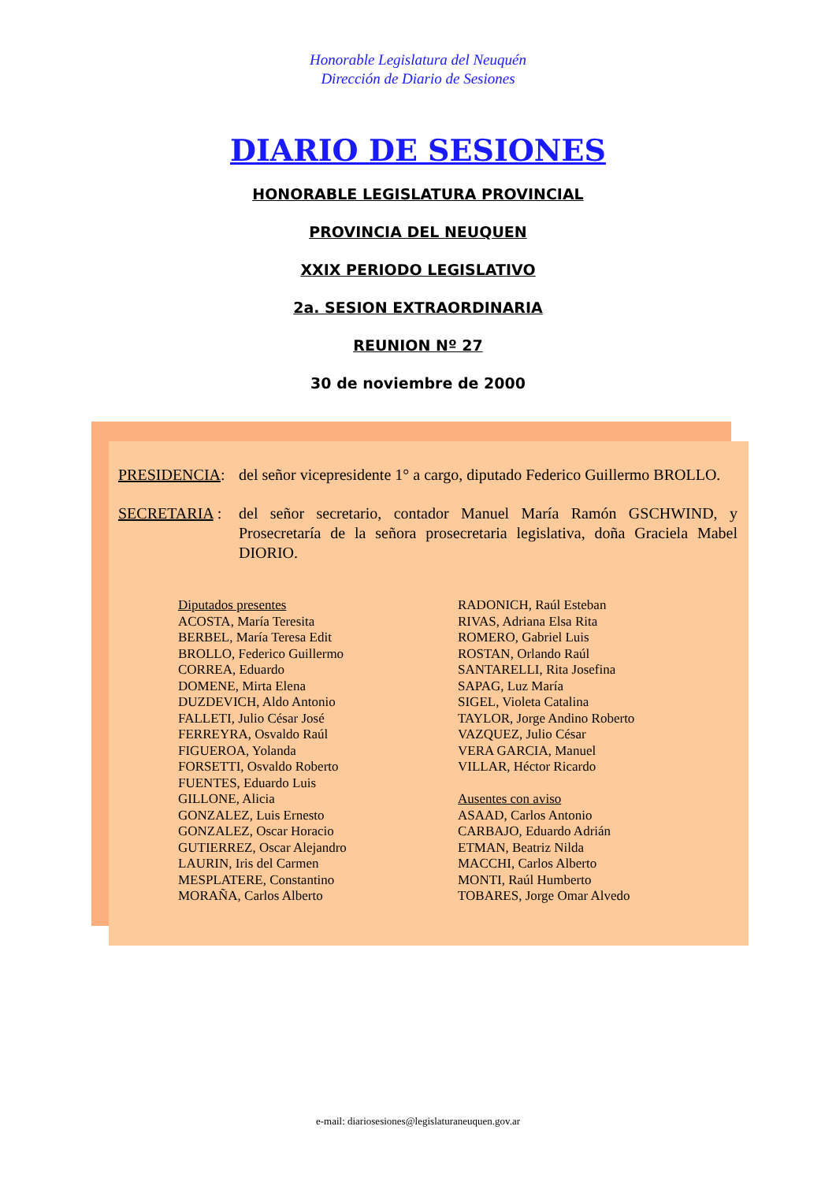Honorable Legislatura del Neuquén
Dirección de Diario de Sesiones
DIARIO DE SESIONES
HONORABLE LEGISLATURA PROVINCIAL
PROVINCIA DEL NEUQUEN
XXIX PERIODO LEGISLATIVO
2a. SESION EXTRAORDINARIA
REUNION Nº 27
30 de noviembre de 2000
PRESIDENCIA: del señor vicepresidente 1° a cargo, diputado Federico Guillermo BROLLO.
SECRETARIA : del señor secretario, contador Manuel María Ramón GSCHWIND, y Prosecretaría de la señora prosecretaria legislativa, doña Graciela Mabel DIORIO.
Diputados presentes
ACOSTA, María Teresita
BERBEL, María Teresa Edit
BROLLO, Federico Guillermo
CORREA, Eduardo
DOMENE, Mirta Elena
DUZDEVICH, Aldo Antonio
FALLETI, Julio César José
FERREYRA, Osvaldo Raúl
FIGUEROA, Yolanda
FORSETTI, Osvaldo Roberto
FUENTES, Eduardo Luis
GILLONE, Alicia
GONZALEZ, Luis Ernesto
GONZALEZ, Oscar Horacio
GUTIERREZ, Oscar Alejandro
LAURIN, Iris del Carmen
MESPLATERE, Constantino
MORAÑA, Carlos Alberto
RADONICH, Raúl Esteban
RIVAS, Adriana Elsa Rita
ROMERO, Gabriel Luis
ROSTAN, Orlando Raúl
SANTARELLI, Rita Josefina
SAPAG, Luz María
SIGEL, Violeta Catalina
TAYLOR, Jorge Andino Roberto
VAZQUEZ, Julio César
VERA GARCIA, Manuel
VILLAR, Héctor Ricardo
Ausentes con aviso
ASAAD, Carlos Antonio
CARBAJO, Eduardo Adrián
ETMAN, Beatriz Nilda
MACCHI, Carlos Alberto
MONTI, Raúl Humberto
TOBARES, Jorge Omar Alvedo
e-mail: diariosesiones@legislaturaneuquen.gov.ar